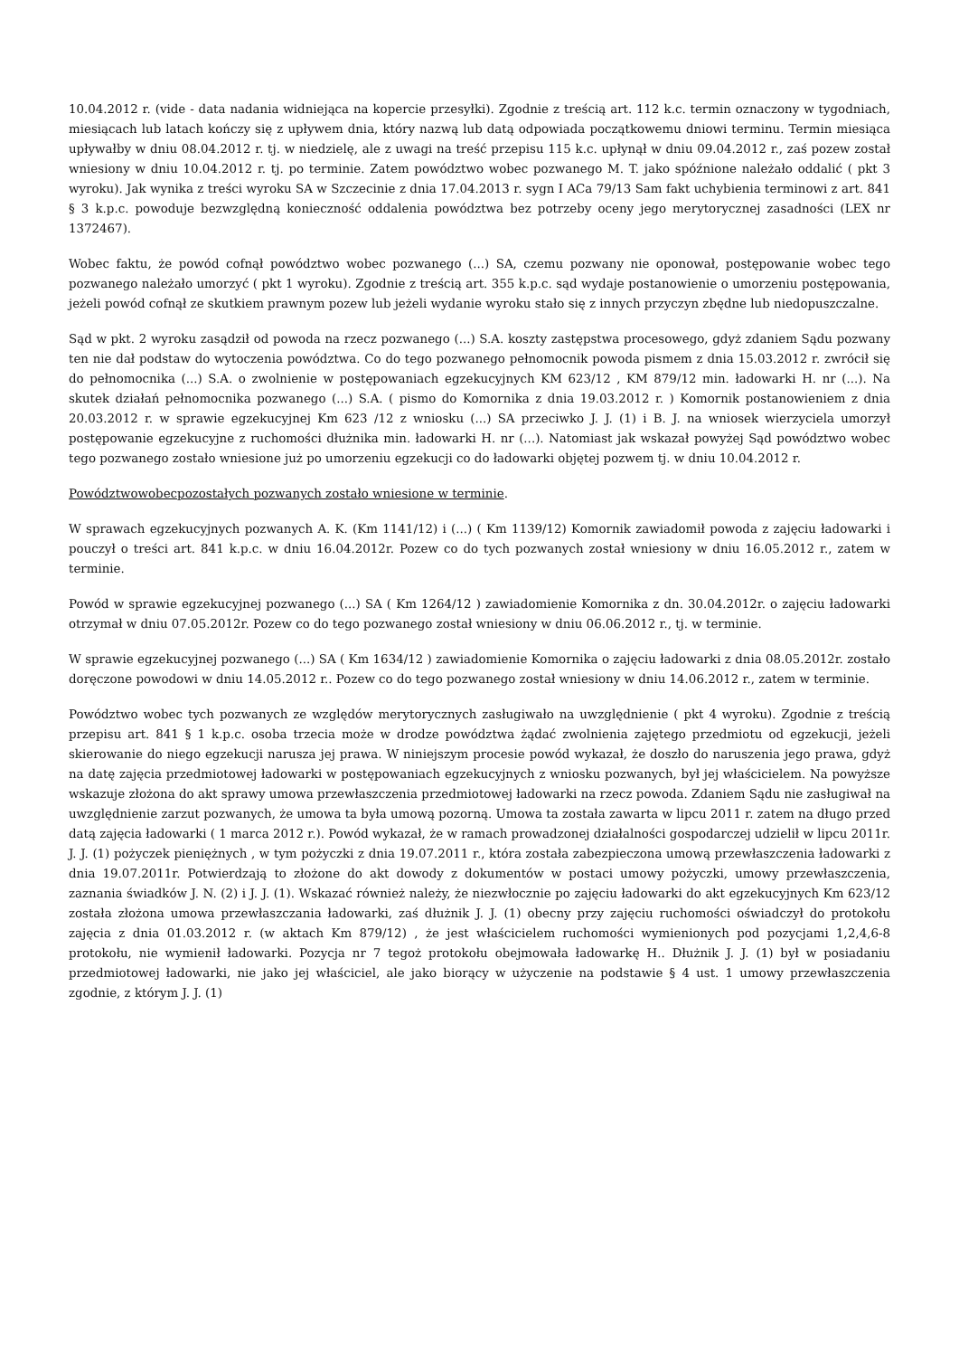10.04.2012 r. (vide - data nadania widniejąca na kopercie przesyłki). Zgodnie z treścią art. 112 k.c. termin oznaczony w tygodniach, miesiącach lub latach kończy się z upływem dnia, który nazwą lub datą odpowiada początkowemu dniowi terminu. Termin miesiąca upływałby w dniu 08.04.2012 r. tj. w niedzielę, ale z uwagi na treść przepisu 115 k.c. upłynął w dniu 09.04.2012 r., zaś pozew został wniesiony w dniu 10.04.2012 r. tj. po terminie. Zatem powództwo wobec pozwanego M. T. jako spóźnione należało oddalić ( pkt 3 wyroku). Jak wynika z treści wyroku SA w Szczecinie z dnia 17.04.2013 r. sygn I ACa 79/13 Sam fakt uchybienia terminowi z art. 841 § 3 k.p.c. powoduje bezwzględną konieczność oddalenia powództwa bez potrzeby oceny jego merytorycznej zasadności (LEX nr 1372467).
Wobec faktu, że powód cofnął powództwo wobec pozwanego (...) SA, czemu pozwany nie oponował, postępowanie wobec tego pozwanego należało umorzyć ( pkt 1 wyroku). Zgodnie z treścią art. 355 k.p.c. sąd wydaje postanowienie o umorzeniu postępowania, jeżeli powód cofnął ze skutkiem prawnym pozew lub jeżeli wydanie wyroku stało się z innych przyczyn zbędne lub niedopuszczalne.
Sąd w pkt. 2 wyroku zasądził od powoda na rzecz pozwanego (...) S.A. koszty zastępstwa procesowego, gdyż zdaniem Sądu pozwany ten nie dał podstaw do wytoczenia powództwa. Co do tego pozwanego pełnomocnik powoda pismem z dnia 15.03.2012 r. zwrócił się do pełnomocnika (...) S.A. o zwolnienie w postępowaniach egzekucyjnych KM 623/12 , KM 879/12 min. ładowarki H. nr (...). Na skutek działań pełnomocnika pozwanego (...) S.A. ( pismo do Komornika z dnia 19.03.2012 r. ) Komornik postanowieniem z dnia 20.03.2012 r. w sprawie egzekucyjnej Km 623 /12 z wniosku (...) SA przeciwko J. J. (1) i B. J. na wniosek wierzyciela umorzył postępowanie egzekucyjne z ruchomości dłużnika min. ładowarki H. nr (...). Natomiast jak wskazał powyżej Sąd powództwo wobec tego pozwanego zostało wniesione już po umorzeniu egzekucji co do ładowarki objętej pozwem tj. w dniu 10.04.2012 r.
Powództwowobecpozostałych pozwanych zostało wniesione w terminie.
W sprawach egzekucyjnych pozwanych A. K. (Km 1141/12) i (...) ( Km 1139/12) Komornik zawiadomił powoda z zajęciu ładowarki i pouczył o treści art. 841 k.p.c. w dniu 16.04.2012r. Pozew co do tych pozwanych został wniesiony w dniu 16.05.2012 r., zatem w terminie.
Powód w sprawie egzekucyjnej pozwanego (...) SA ( Km 1264/12 ) zawiadomienie Komornika z dn. 30.04.2012r. o zajęciu ładowarki otrzymał w dniu 07.05.2012r. Pozew co do tego pozwanego został wniesiony w dniu 06.06.2012 r., tj. w terminie.
W sprawie egzekucyjnej pozwanego (...) SA ( Km 1634/12 ) zawiadomienie Komornika o zajęciu ładowarki z dnia 08.05.2012r. zostało doręczone powodowi w dniu 14.05.2012 r.. Pozew co do tego pozwanego został wniesiony w dniu 14.06.2012 r., zatem w terminie.
Powództwo wobec tych pozwanych ze względów merytorycznych zasługiwało na uwzględnienie ( pkt 4 wyroku). Zgodnie z treścią przepisu art. 841 § 1 k.p.c. osoba trzecia może w drodze powództwa żądać zwolnienia zajętego przedmiotu od egzekucji, jeżeli skierowanie do niego egzekucji narusza jej prawa. W niniejszym procesie powód wykazał, że doszło do naruszenia jego prawa, gdyż na datę zajęcia przedmiotowej ładowarki w postępowaniach egzekucyjnych z wniosku pozwanych, był jej właścicielem. Na powyższe wskazuje złożona do akt sprawy umowa przewłaszczenia przedmiotowej ładowarki na rzecz powoda. Zdaniem Sądu nie zasługiwał na uwzględnienie zarzut pozwanych, że umowa ta była umową pozorną. Umowa ta została zawarta w lipcu 2011 r. zatem na długo przed datą zajęcia ładowarki ( 1 marca 2012 r.). Powód wykazał, że w ramach prowadzonej działalności gospodarczej udzielił w lipcu 2011r. J. J. (1) pożyczek pieniężnych , w tym pożyczki z dnia 19.07.2011 r., która została zabezpieczona umową przewłaszczenia ładowarki z dnia 19.07.2011r. Potwierdzają to złożone do akt dowody z dokumentów w postaci umowy pożyczki, umowy przewłaszczenia, zaznania świadków J. N. (2) i J. J. (1). Wskazać również należy, że niezwłocznie po zajęciu ładowarki do akt egzekucyjnych Km 623/12 została złożona umowa przewłaszczania ładowarki, zaś dłużnik J. J. (1) obecny przy zajęciu ruchomości oświadczył do protokołu zajęcia z dnia 01.03.2012 r. (w aktach Km 879/12) , że jest właścicielem ruchomości wymienionych pod pozycjami 1,2,4,6-8 protokołu, nie wymienił ładowarki. Pozycja nr 7 tegoż protokołu obejmowała ładowarkę H.. Dłużnik J. J. (1) był w posiadaniu przedmiotowej ładowarki, nie jako jej właściciel, ale jako biorący w użyczenie na podstawie § 4 ust. 1 umowy przewłaszczenia zgodnie, z którym J. J. (1)